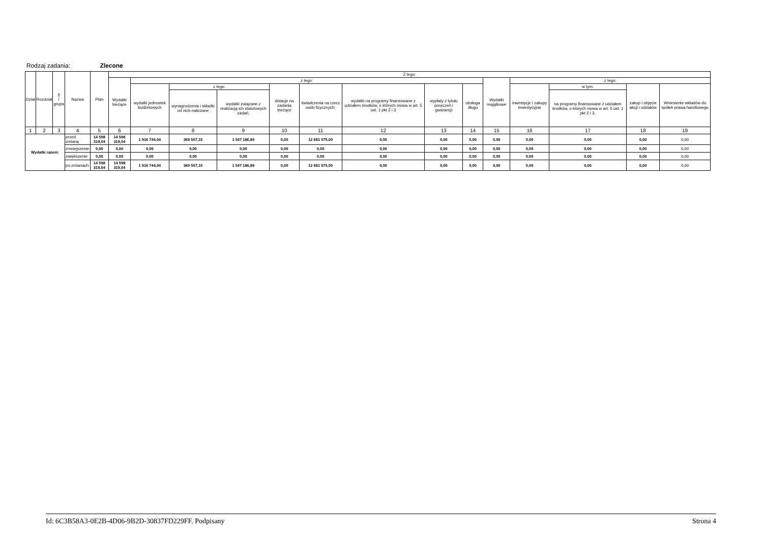Rodzaj zadania: Zlecone
| Dział | Rozdział | § / grupa | Nazwa | | Plan | Z tego: | | | | | | | | | | | | | |
| --- | --- | --- | --- | --- | --- | --- | --- | --- | --- | --- | --- | --- | --- | --- | --- | --- | --- | --- | --- |
| | | | | | | Wydatki bieżące | z tego: | | | | | | | | Wydatki majątkowe | z tego: | | | |
| | | | | | | | wydatki jednostek budżetowych | z tego: | | dotacje na zadania bieżące | świadczenia na rzecz osób fizycznych; | wydatki na programy finansowane z udziałem środków, o których mowa w art. 5 ust. 1 pkt 2 i 3 | wypłaty z tytułu poręczeń i gwarancji | obsługa długu | | inwestycje i zakupy inwestycyjne | w tym: | zakup i objęcie akcji i udziałów | Wniesienie wkładów do spółek prawa handlowego |
| | | | | | | | | wynagrodzenia i składki od nich naliczane | wydatki związane z realizacją ich statutowych zadań; | | | | | | | | na programy finansowane z udziałem środków, o których mowa w art. 5 ust. 1 pkt 2 i 3, | | |
| 1 | 2 | 3 | 4 | | 5 | 6 | 7 | 8 | 9 | 10 | 11 | 12 | 13 | 14 | 15 | 16 | 17 | 18 | 19 |
| Wydatki razem: | | | | przed zmianą | 14 598 319,04 | 14 598 319,04 | 1 916 744,04 | 369 557,15 | 1 547 186,89 | 0,00 | 12 681 575,00 | 0,00 | 0,00 | 0,00 | 0,00 | 0,00 | 0,00 | 0,00 | 0,00 |
| | | | | zmniejszenie | 0,00 | 0,00 | 0,00 | 0,00 | 0,00 | 0,00 | 0,00 | 0,00 | 0,00 | 0,00 | 0,00 | 0,00 | 0,00 | 0,00 | 0,00 |
| | | | | zwiększenie | 0,00 | 0,00 | 0,00 | 0,00 | 0,00 | 0,00 | 0,00 | 0,00 | 0,00 | 0,00 | 0,00 | 0,00 | 0,00 | 0,00 | 0,00 |
| | | | | po zmianach | 14 598 319,04 | 14 598 319,04 | 1 916 744,04 | 369 557,15 | 1 547 186,89 | 0,00 | 12 681 575,00 | 0,00 | 0,00 | 0,00 | 0,00 | 0,00 | 0,00 | 0,00 | 0,00 |
Id: 6C3B58A3-0E2B-4D06-9B2D-30837FD229FF. Podpisany Strona 4